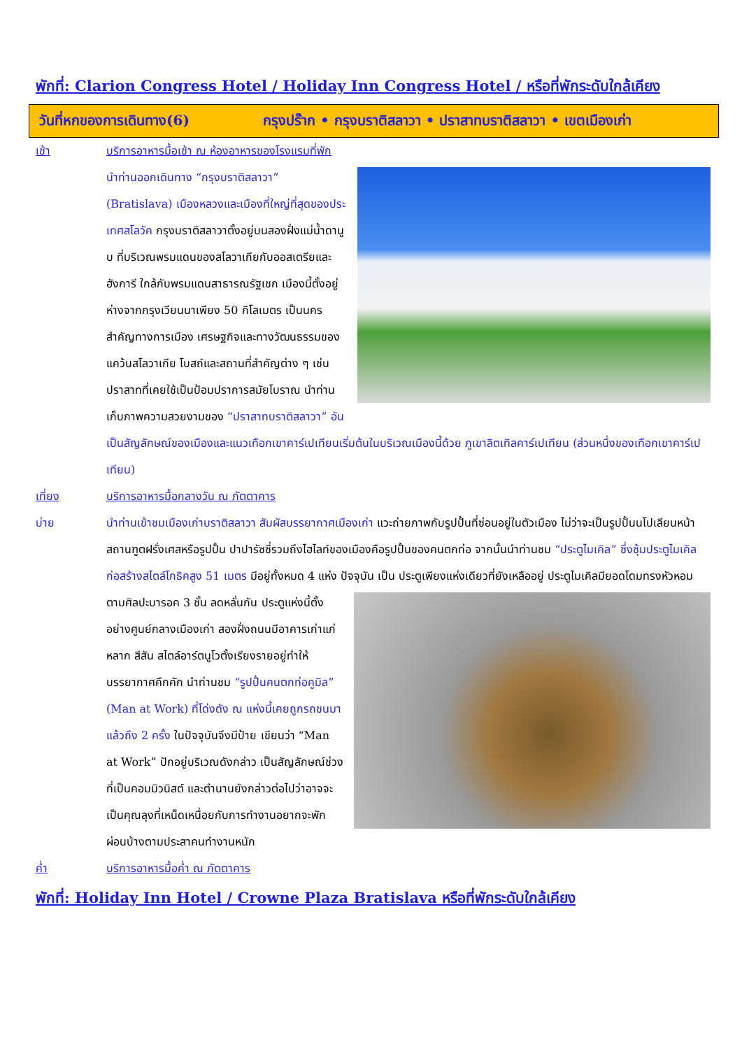พักที่: Clarion Congress Hotel / Holiday Inn Congress Hotel / หรือที่พักระดับใกล้เคียง
วันที่หกของการเดินทาง(6) กรุงปร๊าก • กรุงบราติสลาวา • ปราสาทบราติสลาวา • เขตเมืองเก่า
เช้า บริการอาหารมื้อเช้า ณ ห้องอาหารของโรงแรมที่พัก
นำท่านออกเดินทาง “กรุงบราติสลาวา” (Bratislava) เมืองหลวงและเมืองที่ใหญ่ที่สุดของประเทศสโลวัค กรุงบราติสลาวาตั้งอยู่บนสองฝั่งแม่น้ำดานูบ ที่บริเวณพรมแดนของสโลวาเกียกับออสเตรียและฮังการี ใกล้กับพรมแดนสาธารณรัฐเชก เมืองนี้ตั้งอยู่ห่างจากกรุงเวียนนาเพียง 50 กิโลเมตร เป็นนครสำคัญทางการเมือง เศรษฐกิจและทางวัฒนธรรมของแคว้นสโลวาเกีย โบสถ์และสถานที่สำคัญต่าง ๆ เช่น ปราสาทที่เคยใช้เป็นป้อมปราการสมัยโบราณ นำท่านเก็บภาพความสวยงามของ “ปราสาทบราติสลาวา” อันเป็นสัญลักษณ์ของเมืองและแนวเทือกเขาคาร์เปเทียนเริ่มต้นในบริเวณเมืองนี้ด้วย ภูเขาลิตเทิลคาร์เปเทียน (ส่วนหนึ่งของเทือกเขาคาร์เปเทียน)
เที่ยง บริการอาหารมื้อกลางวัน ณ ภัตตาคาร
บ่าย นำท่านเข้าชมเมืองเก่าบราติสลาวา สัมผัสบรรยากาศเมืองเก่า แวะถ่ายภาพกับรูปปั้นที่ซ่อนอยู่ในตัวเมือง ไม่ว่าจะเป็นรูปปั้นนโปเลียนหน้าสถานฑูตฝรั่งเศสหรือรูปปั้น ปาปารัซซี่รวมถึงไฮไลท์ของเมืองคือรูปปั้นของคนตกท่อ จากนั้นนำท่านชม “ประตูไมเคิล” ซึ่งซุ้มประตูไมเคิลก่อสร้างสไตล์โกธิคสูง 51 เมตร มีอยู่ทั้งหมด 4 แห่ง ปัจจุบัน เป็น ประตูเพียงแห่งเดียวที่ยังเหลืออยู่ ประตูไมเคิลมียอดโดมทรงหัวหอมตามศิลปะบารอค 3 ชั้น ลดหลั่นกัน ประตูแห่งนี้ตั้งอย่างศูนย์กลางเมืองเก่า สองฝั่งถนนมีอาคารเก่าแก่หลาก สีสัน สไตล์อาร์ตนูโวตั้งเรียงรายอยู่ทำให้บรรยากาศคึกคัก นำท่านชม “รูปปั้นคนตกท่อคูมิล” (Man at Work) ที่โด่งดัง ณ แห่งนี้เคยถูกรถชนมาแล้วถึง 2 ครั้ง ในปัจจุบันจึงมีป้าย เขียนว่า “Man at Work” ปักอยู่บริเวณดังกล่าว เป็นสัญลักษณ์ช่วงที่เป็นคอมมิวนิสต์ และตำนานยังกล่าวต่อไปว่าอาจจะเป็นคุณลุงที่เหน็ดเหนื่อยกับการทำงานอยากจะพักผ่อนบ้างตามประสาคนทำงานหนัก
ค่ำ บริการอาหารมื้อค่ำ ณ ภัตตาคาร
พักที่: Holiday Inn Hotel / Crowne Plaza Bratislava หรือที่พักระดับใกล้เคียง